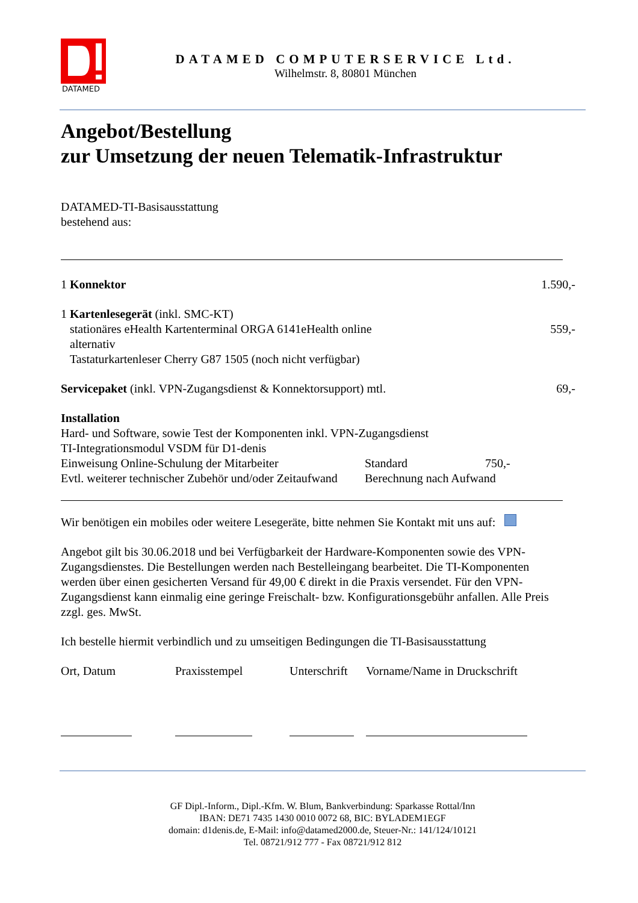DATAMED
DATAMED COMPUTERSERVICE Ltd.
Wilhelmstr. 8, 80801 München
Angebot/Bestellung
zur Umsetzung der neuen Telematik-Infrastruktur
DATAMED-TI-Basisausstattung
bestehend aus:
1 Konnektor 1.590,-
1 Kartenlesegerät (inkl. SMC-KT)
stationäres eHealth Kartenterminal ORGA 6141eHealth online 559,-
alternativ
Tastaturkartenleser Cherry G87 1505 (noch nicht verfügbar)
Servicepaket (inkl. VPN-Zugangsdienst & Konnektorsupport) mtl. 69,-
Installation
Hard- und Software, sowie Test der Komponenten inkl. VPN-Zugangsdienst
TI-Integrationsmodul VSDM für D1-denis
Einweisung Online-Schulung der Mitarbeiter Standard 750,-
Evtl. weiterer technischer Zubehör und/oder Zeitaufwand Berechnung nach Aufwand
Wir benötigen ein mobiles oder weitere Lesegeräte, bitte nehmen Sie Kontakt mit uns auf:
Angebot gilt bis 30.06.2018 und bei Verfügbarkeit der Hardware-Komponenten sowie des VPN-Zugangsdienstes. Die Bestellungen werden nach Bestelleingang bearbeitet. Die TI-Komponenten werden über einen gesicherten Versand für 49,00 € direkt in die Praxis versendet. Für den VPN-Zugangsdienst kann einmalig eine geringe Freischalt- bzw. Konfigurationsgebühr anfallen. Alle Preis zzgl. ges. MwSt.
Ich bestelle hiermit verbindlich und zu umseitigen Bedingungen die TI-Basisausstattung
Ort, Datum Praxisstempel Unterschrift Vorname/Name in Druckschrift
GF Dipl.-Inform., Dipl.-Kfm. W. Blum, Bankverbindung: Sparkasse Rottal/Inn
IBAN: DE71 7435 1430 0010 0072 68, BIC: BYLADEM1EGF
domain: d1denis.de, E-Mail: info@datamed2000.de, Steuer-Nr.: 141/124/10121
Tel. 08721/912 777 - Fax 08721/912 812